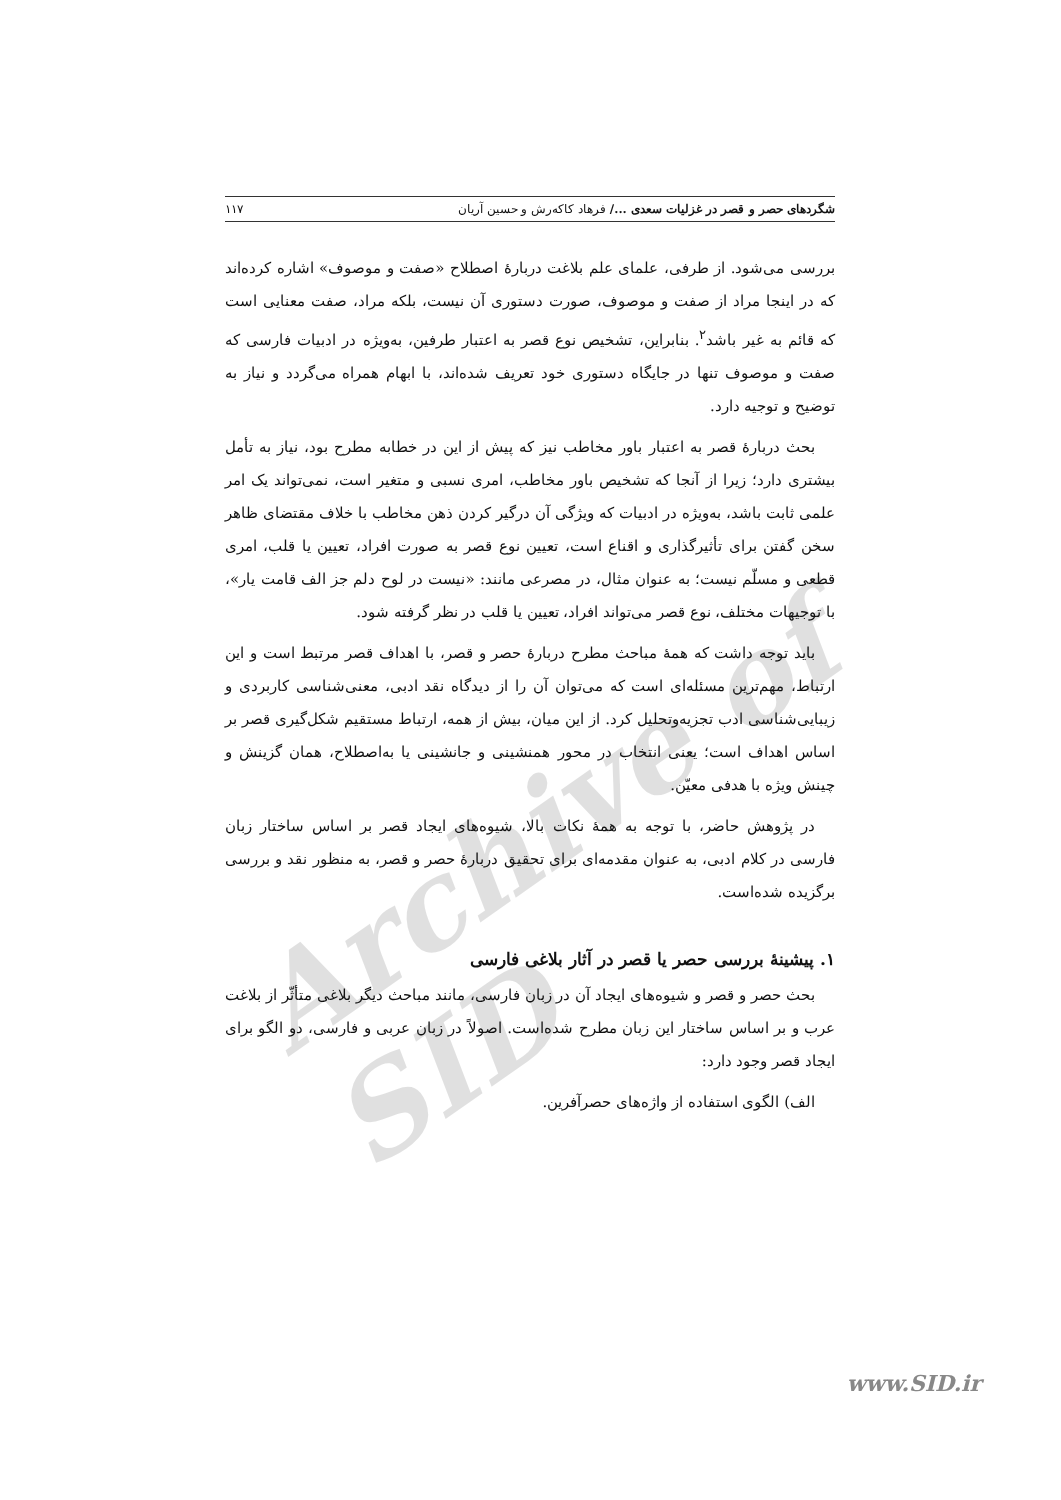Archive of SID
شگردهای حصر و قصر در غزلیات سعدی .../ فرهاد کاکه‌رش و حسین آریان ۱۱۷
بررسی می‌شود. از طرفی، علمای علم بلاغت دربارهٔ اصطلاح «صفت و موصوف» اشاره کرده‌اند که در اینجا مراد از صفت و موصوف، صورت دستوری آن نیست، بلکه مراد، صفت معنایی است که قائم به غیر باشد<sup>۲</sup>. بنابراین، تشخیص نوع قصر به اعتبار طرفین، به‌ویژه در ادبیات فارسی که صفت و موصوف تنها در جایگاه دستوری خود تعریف شده‌اند، با ابهام همراه می‌گردد و نیاز به توضیح و توجیه دارد.
بحث دربارهٔ قصر به اعتبار باور مخاطب نیز که پیش از این در خطابه مطرح بود، نیاز به تأمل بیشتری دارد؛ زیرا از آنجا که تشخیص باور مخاطب، امری نسبی و متغیر است، نمی‌تواند یک امر علمی ثابت باشد، به‌ویژه در ادبیات که ویژگی آن درگیر کردن ذهن مخاطب با خلاف مقتضای ظاهر سخن گفتن برای تأثیرگذاری و اقناع است، تعیین نوع قصر به صورت افراد، تعیین یا قلب، امری قطعی و مسلّم نیست؛ به عنوان مثال، در مصرعی مانند: «نیست در لوح دلم جز الف قامت یار»، با توجیهات مختلف، نوع قصر می‌تواند افراد، تعیین یا قلب در نظر گرفته شود.
باید توجه داشت که همهٔ مباحث مطرح دربارهٔ حصر و قصر، با اهداف قصر مرتبط است و این ارتباط، مهم‌ترین مسئله‌ای است که می‌توان آن را از دیدگاه نقد ادبی، معنی‌شناسی کاربردی و زیبایی‌شناسی ادب تجزیه‌وتحلیل کرد. از این میان، بیش از همه، ارتباط مستقیم شکل‌گیری قصر بر اساس اهداف است؛ یعنی انتخاب در محور همنشینی و جانشینی یا به‌اصطلاح، همان گزینش و چینش ویژه با هدفی معیّن.
در پژوهش حاضر، با توجه به همهٔ نکات بالا، شیوه‌های ایجاد قصر بر اساس ساختار زبان فارسی در کلام ادبی، به عنوان مقدمه‌ای برای تحقیق دربارهٔ حصر و قصر، به منظور نقد و بررسی برگزیده شده‌است.
۱. پیشینهٔ بررسی حصر یا قصر در آثار بلاغی فارسی
بحث حصر و قصر و شیوه‌های ایجاد آن در زبان فارسی، مانند مباحث دیگر بلاغی متأثّر از بلاغت عرب و بر اساس ساختار این زبان مطرح شده‌است. اصولاً در زبان عربی و فارسی، دو الگو برای ایجاد قصر وجود دارد:
الف) الگوی استفاده از واژه‌های حصرآفرین.
www.SID.ir